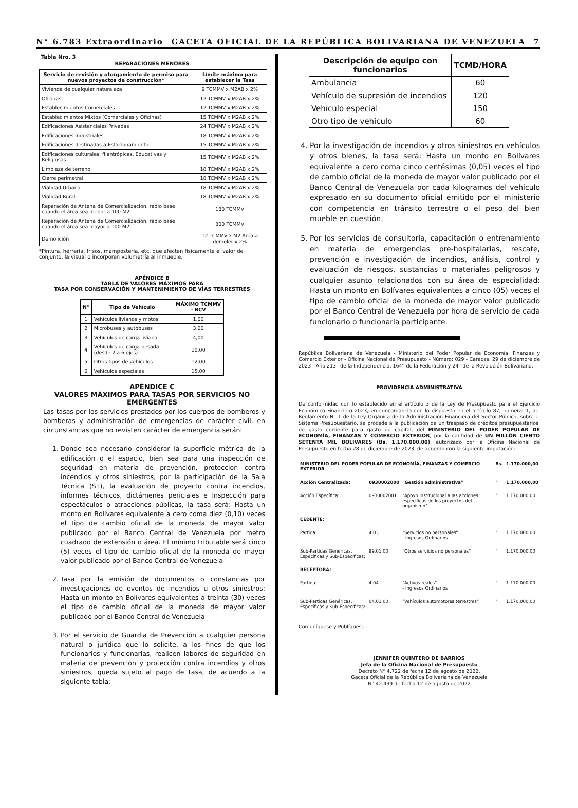N° 6.783 Extraordinario GACETA OFICIAL DE LA REPÚBLICA BOLIVARIANA DE VENEZUELA 7
Tabla Nro. 3
REPARACIONES MENORES
| Servicio de revisión y otorgamiento de permiso para nuevos proyectos de construcción* | Límite máximo para establecer la Tasa |
| --- | --- |
| Vivienda de cualquier naturaleza | 9 TCMMV x M2AB x 2% |
| Oficinas | 12 TCMMV x M2AB x 2% |
| Establecimientos Comerciales | 12 TCMMV x M2AB x 2% |
| Establecimientos Mixtos (Comerciales y Oficinas) | 15 TCMMV x M2AB x 2% |
| Edificaciones Asistenciales Privadas | 24 TCMMV x M2AB x 2% |
| Edificaciones Industriales | 18 TCMMV x M2AB x 2% |
| Edificaciones destinadas a Estacionamiento | 15 TCMMV x M2AB x 2% |
| Edificaciones culturales, filantrópicas, Educativas y Religiosas | 15 TCMMV x M2AB x 2% |
| Limpieza de terreno | 18 TCMMV x M2AB x 2% |
| Cierre perimetral | 18 TCMMV x M2AB x 2% |
| Vialidad Urbana | 18 TCMMV x M2AB x 2% |
| Vialidad Rural | 18 TCMMV x M2AB x 2% |
| Reparación de Antena de Comercialización, radio base cuando el área sea menor a 100 M2 | 180 TCMMV |
| Reparación de Antena de Comercialización, radio base cuando el área sea mayor a 100 M2 | 300 TCMMV |
| Demolición | 12 TCMMV x M2 Área a demoler x 2% |
*Pintura, herrería, frisos, mampostería, etc. que afecten físicamente el valor de conjunto, la visual o incorporen volumetría al inmueble.
APÉNDICE B
TABLA DE VALORES MÁXIMOS PARA
TASA POR CONSERVACIÓN Y MANTENIMIENTO DE VÍAS TERRESTRES
| N° | Tipo de Vehículo | MÁXIMO TCMMV - BCV |
| --- | --- | --- |
| 1 | Vehículos livianos y motos | 1,00 |
| 2 | Microbuses y autobuses | 3,00 |
| 3 | Vehículos de carga liviana | 4,00 |
| 4 | Vehículos de carga pesada (desde 2 a 6 ejes) | 10,00 |
| 5 | Otros tipos de vehículos | 12,00 |
| 6 | Vehículos especiales | 15,00 |
APÉNDICE C
VALORES MÁXIMOS PARA TASAS POR SERVICIOS NO EMERGENTES
Las tasas por los servicios prestados por los cuerpos de bomberos y bomberas y administración de emergencias de carácter civil, en circunstancias que no revisten carácter de emergencia serán:
1. Donde sea necesario considerar la superficie métrica de la edificación o el espacio, bien sea para una inspección de seguridad en materia de prevención, protección contra incendios y otros siniestros, por la participación de la Sala Técnica (ST), la evaluación de proyecto contra incendios, informes técnicos, dictámenes periciales e inspección para espectáculos o atracciones públicas, la tasa será: Hasta un monto en Bolívares equivalente a cero coma diez (0,10) veces el tipo de cambio oficial de la moneda de mayor valor publicado por el Banco Central de Venezuela por metro cuadrado de extensión o área. El mínimo tributable será cinco (5) veces el tipo de cambio oficial de la moneda de mayor valor publicado por el Banco Central de Venezuela
2. Tasa por la emisión de documentos o constancias por investigaciones de eventos de incendios u otros siniestros: Hasta un monto en Bolívares equivalentes a treinta (30) veces el tipo de cambio oficial de la moneda de mayor valor publicado por el Banco Central de Venezuela
3. Por el servicio de Guardia de Prevención a cualquier persona natural o jurídica que lo solicite, a los fines de que los funcionarios y funcionarias, realicen labores de seguridad en materia de prevención y protección contra incendios y otros siniestros, queda sujeto al pago de tasa, de acuerdo a la siguiente tabla:
| Descripción de equipo con funcionarios | TCMD/HORA |
| --- | --- |
| Ambulancia | 60 |
| Vehículo de supresión de incendios | 120 |
| Vehículo especial | 150 |
| Otro tipo de vehículo | 60 |
4. Por la investigación de incendios y otros siniestros en vehículos y otros bienes, la tasa será: Hasta un monto en Bolívares equivalente a cero coma cinco centésimas (0,05) veces el tipo de cambio oficial de la moneda de mayor valor publicado por el Banco Central de Venezuela por cada kilogramos del vehículo expresado en su documento oficial emitido por el ministerio con competencia en tránsito terrestre o el peso del bien mueble en cuestión.
5. Por los servicios de consultoría, capacitación o entrenamiento en materia de emergencias pre-hospitalarias, rescate, prevención e investigación de incendios, análisis, control y evaluación de riesgos, sustancias o materiales peligrosos y cualquier asunto relacionados con su área de especialidad: Hasta un monto en Bolívares equivalentes a cinco (05) veces el tipo de cambio oficial de la moneda de mayor valor publicado por el Banco Central de Venezuela por hora de servicio de cada funcionario o funcionaria participante.
República Bolivariana de Venezuela - Ministerio del Poder Popular de Economía, Finanzas y Comercio Exterior - Oficina Nacional de Presupuesto - Número: 029 - Caracas, 29 de diciembre de 2023 - Año 213° de la Independencia, 164° de la Federación y 24° de la Revolución Bolivariana.
PROVIDENCIA ADMINISTRATIVA
De conformidad con lo establecido en el artículo 3 de la Ley de Presupuesto para el Ejercicio Económico Financiero 2023, en concordancia con lo dispuesto en el artículo 87, numeral 1, del Reglamento N° 1 de la Ley Orgánica de la Administración Financiera del Sector Público, sobre el Sistema Presupuestario, se procede a la publicación de un traspaso de créditos presupuestarios, de gasto corriente para gasto de capital, del MINISTERIO DEL PODER POPULAR DE ECONOMÍA, FINANZAS Y COMERCIO EXTERIOR, por la cantidad de UN MILLÓN CIENTO SETENTA MIL BOLÍVARES (Bs. 1.170.000,00), autorizado por la Oficina Nacional de Presupuesto en fecha 28 de diciembre de 2023, de acuerdo con la siguiente imputación:
| MINISTERIO DEL PODER POPULAR DE ECONOMÍA, FINANZAS Y COMERCIO EXTERIOR | | | Bs. | 1.170.000,00 |
| Acción Centralizada: | 0930002000 | "Gestión administrativa" | " | 1.170.000,00 |
| Acción Específica: | 0930002001 | "Apoyo institucional a las acciones específicas de los proyectos del organismo" | " | 1.170.000,00 |
| CEDENTE: | | | | |
| Partida: | 4.03 | "Servicios no personales" - Ingresos Ordinarios | " | 1.170.000,00 |
| Sub-Partidas Genéricas, Específicas y Sub-Específicas: | 99.01.00 | "Otros servicios no personales" | " | 1.170.000,00 |
| RECEPTORA: | | | | |
| Partida: | 4.04 | "Activos reales" - Ingresos Ordinarios | " | 1.170.000,00 |
| Sub-Partidas Genéricas, Específicas y Sub-Específicas: | 04.01.00 | "Vehículos automotores terrestres" | " | 1.170.000,00 |
Comuníquese y Publíquese,
JENNIFER QUINTERO DE BARRIOS
Jefa de la Oficina Nacional de Presupuesto
Decreto N° 4.722 de fecha 12 de agosto de 2022,
Gaceta Oficial de la República Bolivariana de Venezuela
N° 42.439 de fecha 12 de agosto de 2022